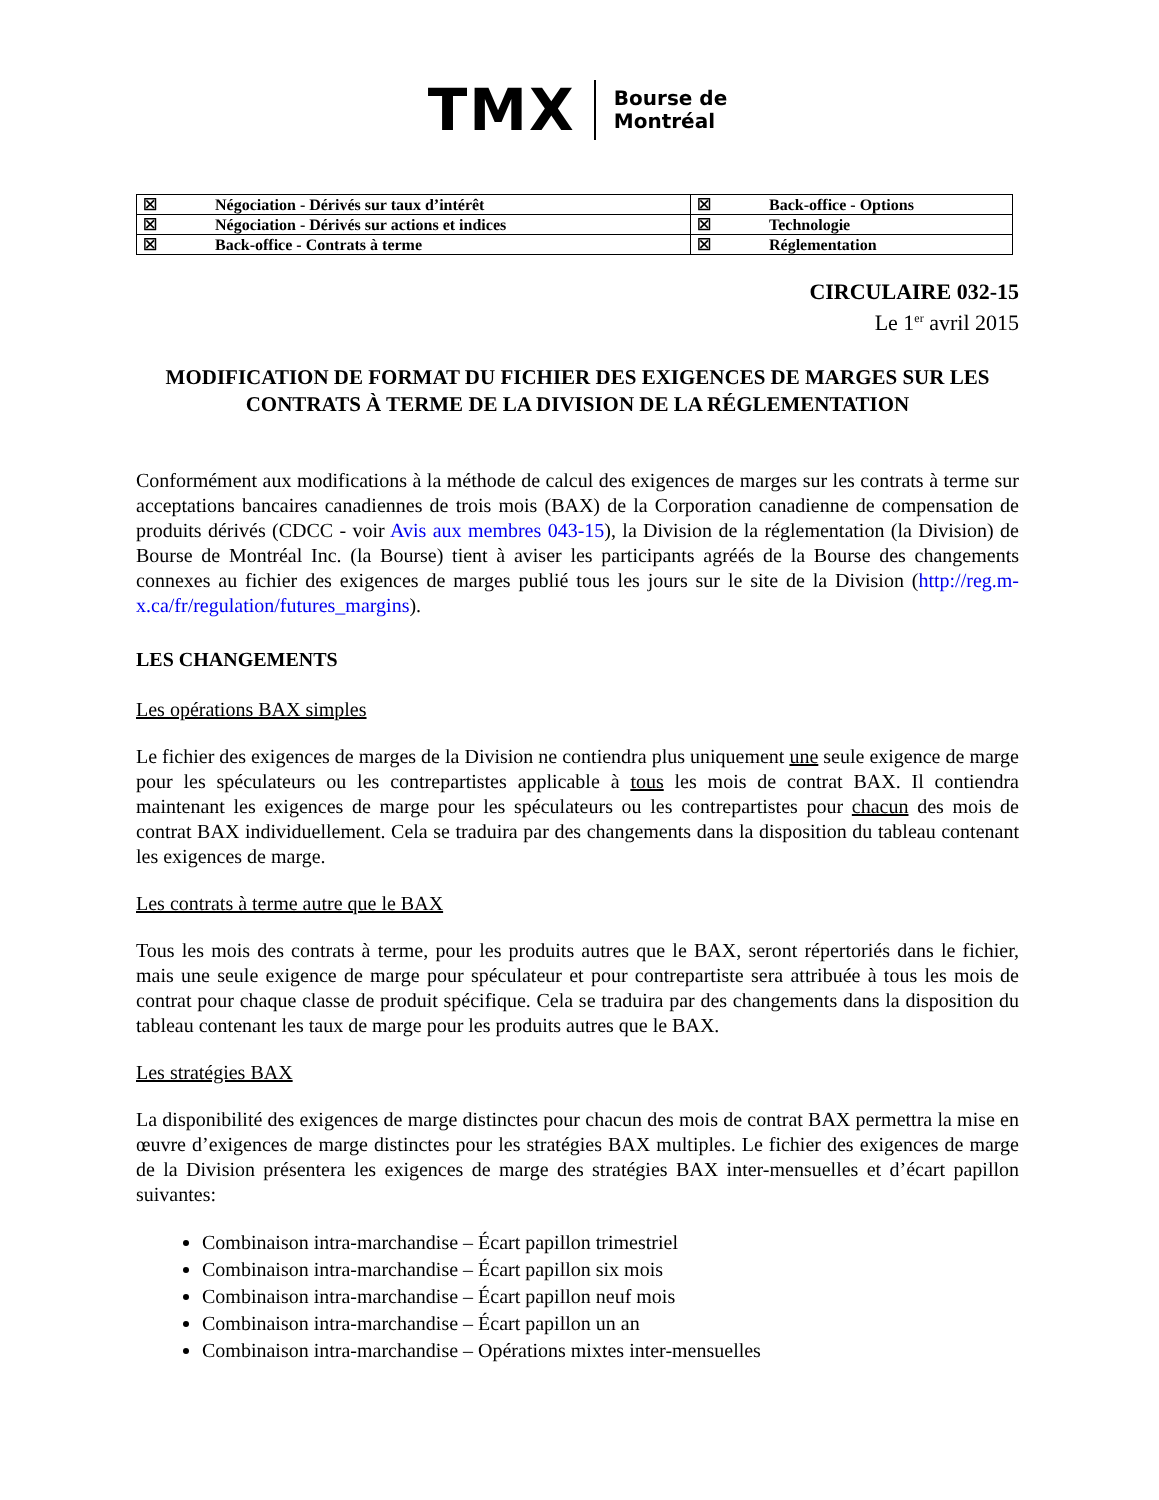TMX Bourse de
Montréal
| ☒ | Négociation - Dérivés sur taux d’intérêt | ☒ | Back-office - Options |
| ☒ | Négociation - Dérivés sur actions et indices | ☒ | Technologie |
| ☒ | Back-office - Contrats à terme | ☒ | Réglementation |
CIRCULAIRE 032-15
Le 1<sup>er</sup> avril 2015
MODIFICATION DE FORMAT DU FICHIER DES EXIGENCES DE MARGES SUR LES CONTRATS À TERME DE LA DIVISION DE LA RÉGLEMENTATION
Conformément aux modifications à la méthode de calcul des exigences de marges sur les contrats à terme sur acceptations bancaires canadiennes de trois mois (BAX) de la Corporation canadienne de compensation de produits dérivés (CDCC - voir Avis aux membres 043-15), la Division de la réglementation (la Division) de Bourse de Montréal Inc. (la Bourse) tient à aviser les participants agréés de la Bourse des changements connexes au fichier des exigences de marges publié tous les jours sur le site de la Division (http://reg.m-x.ca/fr/regulation/futures_margins).
LES CHANGEMENTS
Les opérations BAX simples
Le fichier des exigences de marges de la Division ne contiendra plus uniquement une seule exigence de marge pour les spéculateurs ou les contrepartistes applicable à tous les mois de contrat BAX. Il contiendra maintenant les exigences de marge pour les spéculateurs ou les contrepartistes pour chacun des mois de contrat BAX individuellement. Cela se traduira par des changements dans la disposition du tableau contenant les exigences de marge.
Les contrats à terme autre que le BAX
Tous les mois des contrats à terme, pour les produits autres que le BAX, seront répertoriés dans le fichier, mais une seule exigence de marge pour spéculateur et pour contrepartiste sera attribuée à tous les mois de contrat pour chaque classe de produit spécifique. Cela se traduira par des changements dans la disposition du tableau contenant les taux de marge pour les produits autres que le BAX.
Les stratégies BAX
La disponibilité des exigences de marge distinctes pour chacun des mois de contrat BAX permettra la mise en œuvre d’exigences de marge distinctes pour les stratégies BAX multiples. Le fichier des exigences de marge de la Division présentera les exigences de marge des stratégies BAX inter-mensuelles et d’écart papillon suivantes:
Combinaison intra-marchandise – Écart papillon trimestriel
Combinaison intra-marchandise – Écart papillon six mois
Combinaison intra-marchandise – Écart papillon neuf mois
Combinaison intra-marchandise – Écart papillon un an
Combinaison intra-marchandise – Opérations mixtes inter-mensuelles